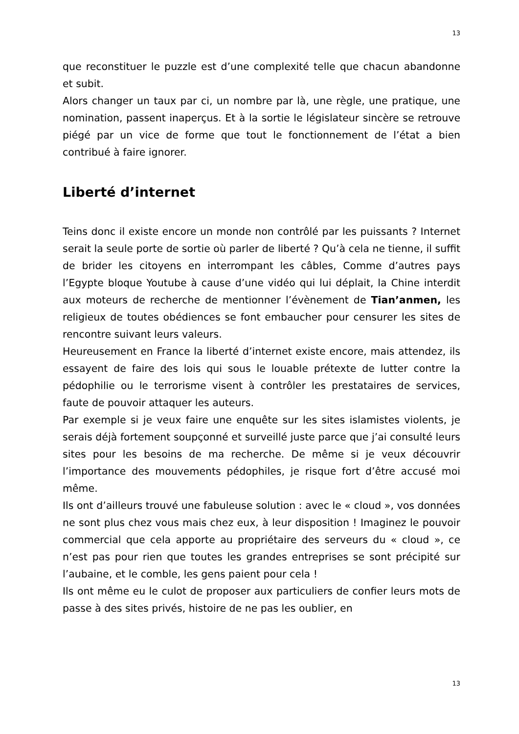13
que reconstituer le puzzle est d’une complexité telle que chacun abandonne et subit.
Alors changer un taux par ci, un nombre par là, une règle, une pratique, une nomination, passent inaperçus. Et à la sortie le législateur sincère se retrouve piégé par un vice de forme que tout le fonctionnement de l’état a bien contribué à faire ignorer.
Liberté d’internet
Teins donc il existe encore un monde non contrôlé par les puissants ? Internet serait la seule porte de sortie où parler de liberté ? Qu’à cela ne tienne, il suffit de brider les citoyens en interrompant les câbles, Comme d’autres pays l’Egypte bloque Youtube à cause d’une vidéo qui lui déplait, la Chine interdit aux moteurs de recherche de mentionner l’évènement de Tian’anmen, les religieux de toutes obédiences se font embaucher pour censurer les sites de rencontre suivant leurs valeurs.
Heureusement en France la liberté d’internet existe encore, mais attendez, ils essayent de faire des lois qui sous le louable prétexte de lutter contre la pédophilie ou le terrorisme visent à contrôler les prestataires de services, faute de pouvoir attaquer les auteurs.
Par exemple si je veux faire une enquête sur les sites islamistes violents, je serais déjà fortement soupçonné et surveillé juste parce que j’ai consulté leurs sites pour les besoins de ma recherche. De même si je veux découvrir l’importance des mouvements pédophiles, je risque fort d’être accusé moi même.
Ils ont d’ailleurs trouvé une fabuleuse solution : avec le « cloud », vos données ne sont plus chez vous mais chez eux, à leur disposition ! Imaginez le pouvoir commercial que cela apporte au propriétaire des serveurs du « cloud », ce n’est pas pour rien que toutes les grandes entreprises se sont précipité sur l’aubaine, et le comble, les gens paient pour cela !
Ils ont même eu le culot de proposer aux particuliers de confier leurs mots de passe à des sites privés, histoire de ne pas les oublier, en
13